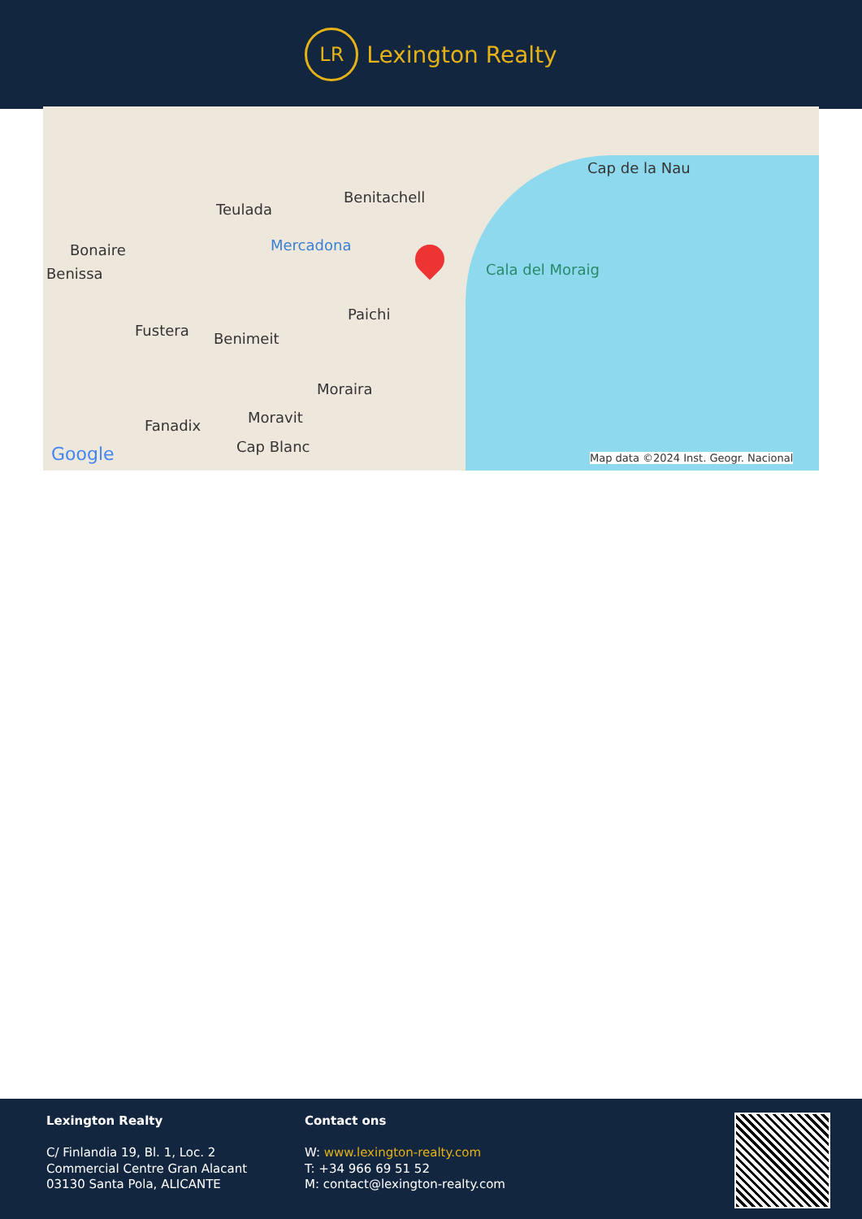LR
Lexington Realty
Cap de la Nau
Benitachell
Teulada
Mercadona Bonaire
Benissa Cala del Moraig
Paichi
Fustera Benimeit
Moraira
Moravit Fanadix
Cap Blanc Google Map data ©2024 Inst. Geogr. Nacional
Lexington Realty
C/ Finlandia 19, Bl. 1, Loc. 2
Commercial Centre Gran Alacant
03130 Santa Pola, ALICANTE
Contact ons
W: www.lexington-realty.com
T: +34 966 69 51 52
M: contact@lexington-realty.com